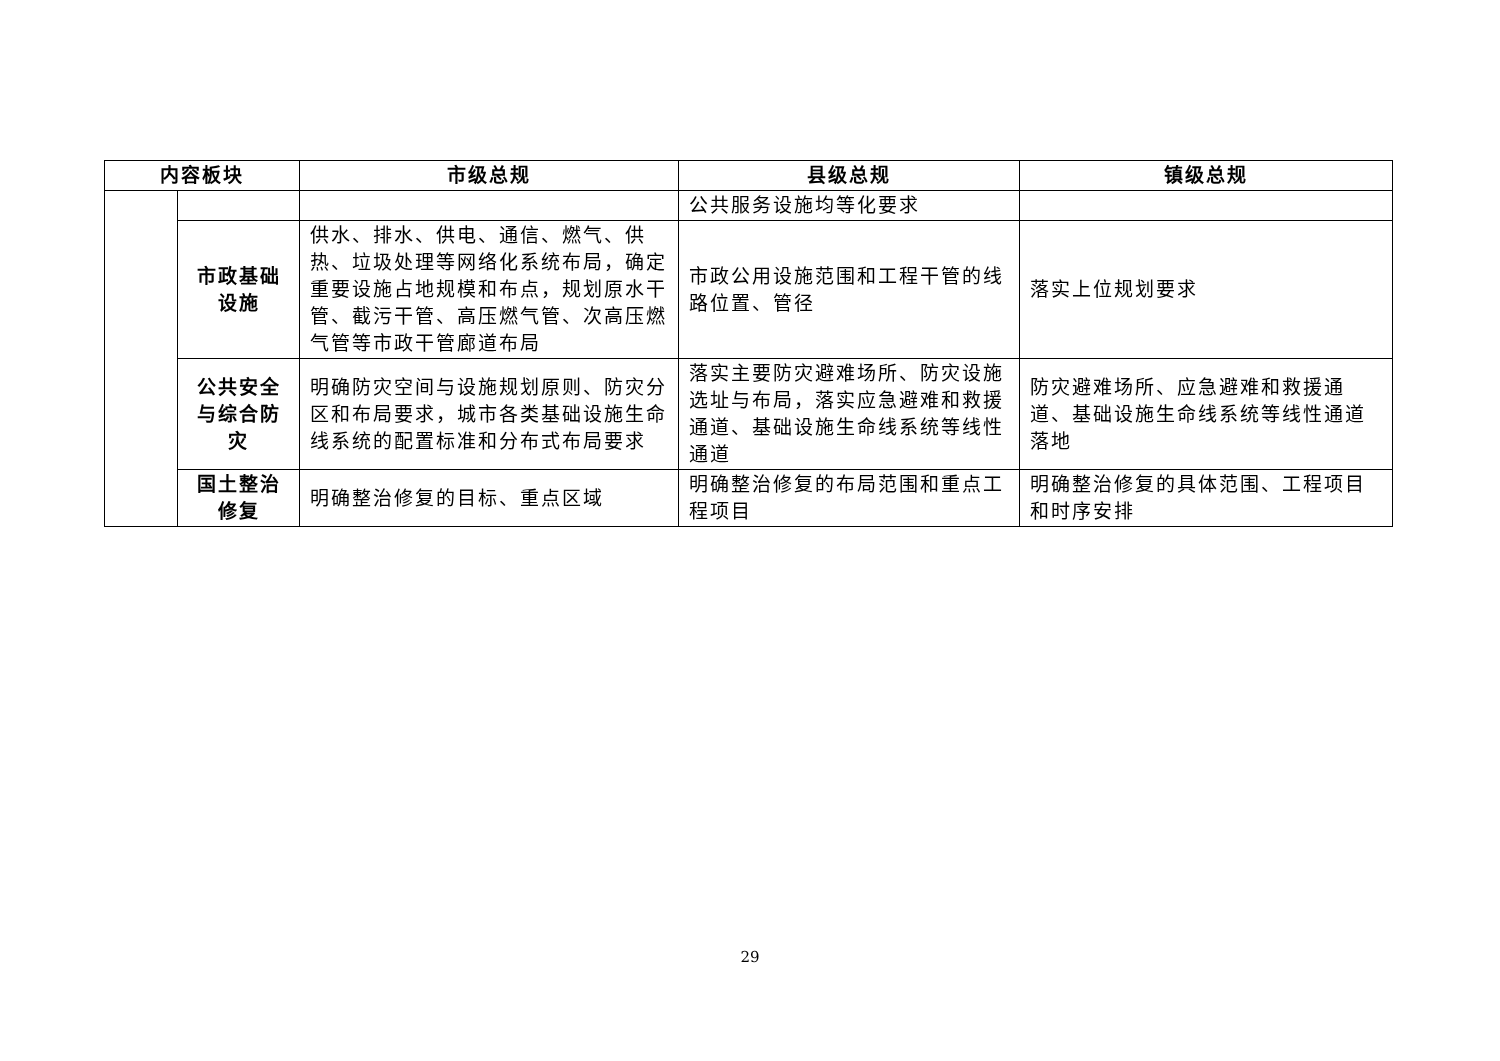| 内容板块 | | 市级总规 | 县级总规 | 镇级总规 |
| --- | --- | --- | --- | --- |
| | | | 公共服务设施均等化要求 | |
| | 市政基础设施 | 供水、排水、供电、通信、燃气、供热、垃圾处理等网络化系统布局，确定重要设施占地规模和布点，规划原水干管、截污干管、高压燃气管、次高压燃气管等市政干管廊道布局 | 市政公用设施范围和工程干管的线路位置、管径 | 落实上位规划要求 |
| | 公共安全与综合防灾 | 明确防灾空间与设施规划原则、防灾分区和布局要求，城市各类基础设施生命线系统的配置标准和分布式布局要求 | 落实主要防灾避难场所、防灾设施选址与布局，落实应急避难和救援通道、基础设施生命线系统等线性通道 | 防灾避难场所、应急避难和救援通道、基础设施生命线系统等线性通道落地 |
| | 国土整治修复 | 明确整治修复的目标、重点区域 | 明确整治修复的布局范围和重点工程项目 | 明确整治修复的具体范围、工程项目和时序安排 |
29